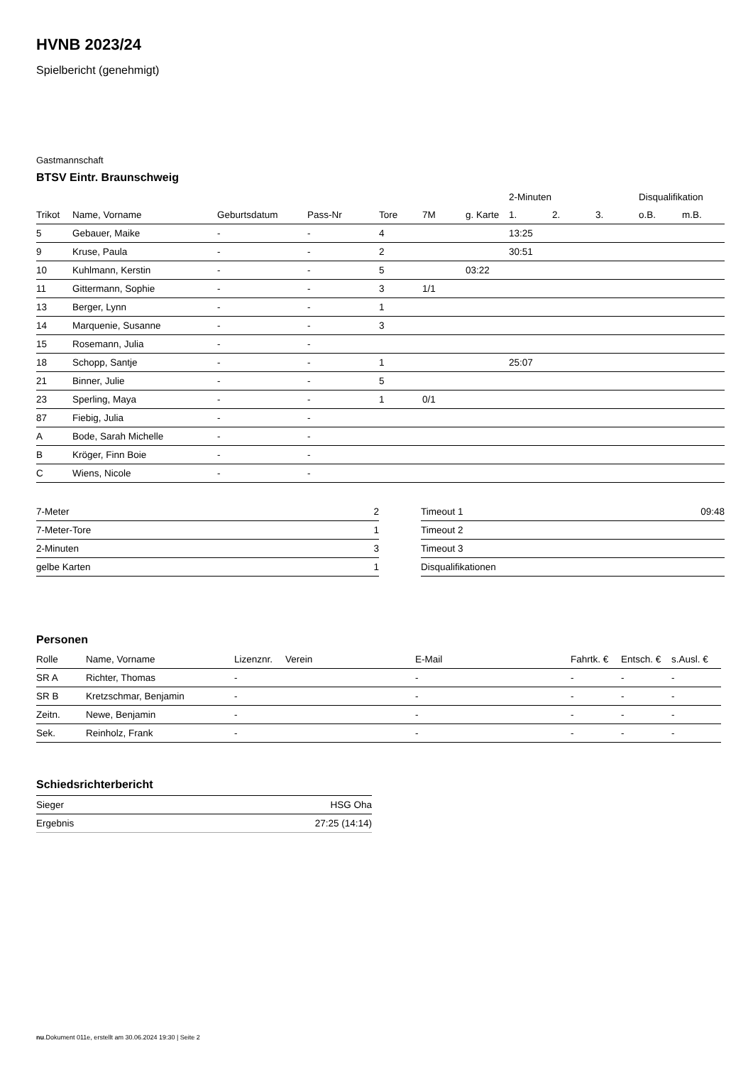HVNB 2023/24
Spielbericht (genehmigt)
Gastmannschaft
BTSV Eintr. Braunschweig
| | | | | | | | 2-Minuten | | | Disqualifikation | |
| --- | --- | --- | --- | --- | --- | --- | --- | --- | --- | --- | --- |
| Trikot | Name, Vorname | Geburtsdatum | Pass-Nr | Tore | 7M | g. Karte | 1. | 2. | 3. | o.B. | m.B. |
| 5 | Gebauer, Maike | - | - | 4 | | | 13:25 | | | | |
| 9 | Kruse, Paula | - | - | 2 | | | 30:51 | | | | |
| 10 | Kuhlmann, Kerstin | - | - | 5 | | 03:22 | | | | | |
| 11 | Gittermann, Sophie | - | - | 3 | 1/1 | | | | | | |
| 13 | Berger, Lynn | - | - | 1 | | | | | | | |
| 14 | Marquenie, Susanne | - | - | 3 | | | | | | | |
| 15 | Rosemann, Julia | - | - | | | | | | | | |
| 18 | Schopp, Santje | - | - | 1 | | | 25:07 | | | | |
| 21 | Binner, Julie | - | - | 5 | | | | | | | |
| 23 | Sperling, Maya | - | - | 1 | 0/1 | | | | | | |
| 87 | Fiebig, Julia | - | - | | | | | | | | |
| A | Bode, Sarah Michelle | - | - | | | | | | | | |
| B | Kröger, Finn Boie | - | - | | | | | | | | |
| C | Wiens, Nicole | - | - | | | | | | | | |
| 7-Meter | 2 |
| 7-Meter-Tore | 1 |
| 2-Minuten | 3 |
| gelbe Karten | 1 |
| Timeout 1 | 09:48 |
| Timeout 2 | |
| Timeout 3 | |
| Disqualifikationen | |
Personen
| Rolle | Name, Vorname | Lizenznr. | Verein | E-Mail | Fahrtk. € | Entsch. € | s.Ausl. € |
| --- | --- | --- | --- | --- | --- | --- | --- |
| SR A | Richter, Thomas | - | | - | - | - | - |
| SR B | Kretzschmar, Benjamin | - | | - | - | - | - |
| Zeitn. | Newe, Benjamin | - | | - | - | - | - |
| Sek. | Reinholz, Frank | - | | - | - | - | - |
Schiedsrichterbericht
| Sieger | HSG Oha |
| Ergebnis | 27:25 (14:14) |
nu.Dokument 011e, erstellt am 30.06.2024 19:30 | Seite 2